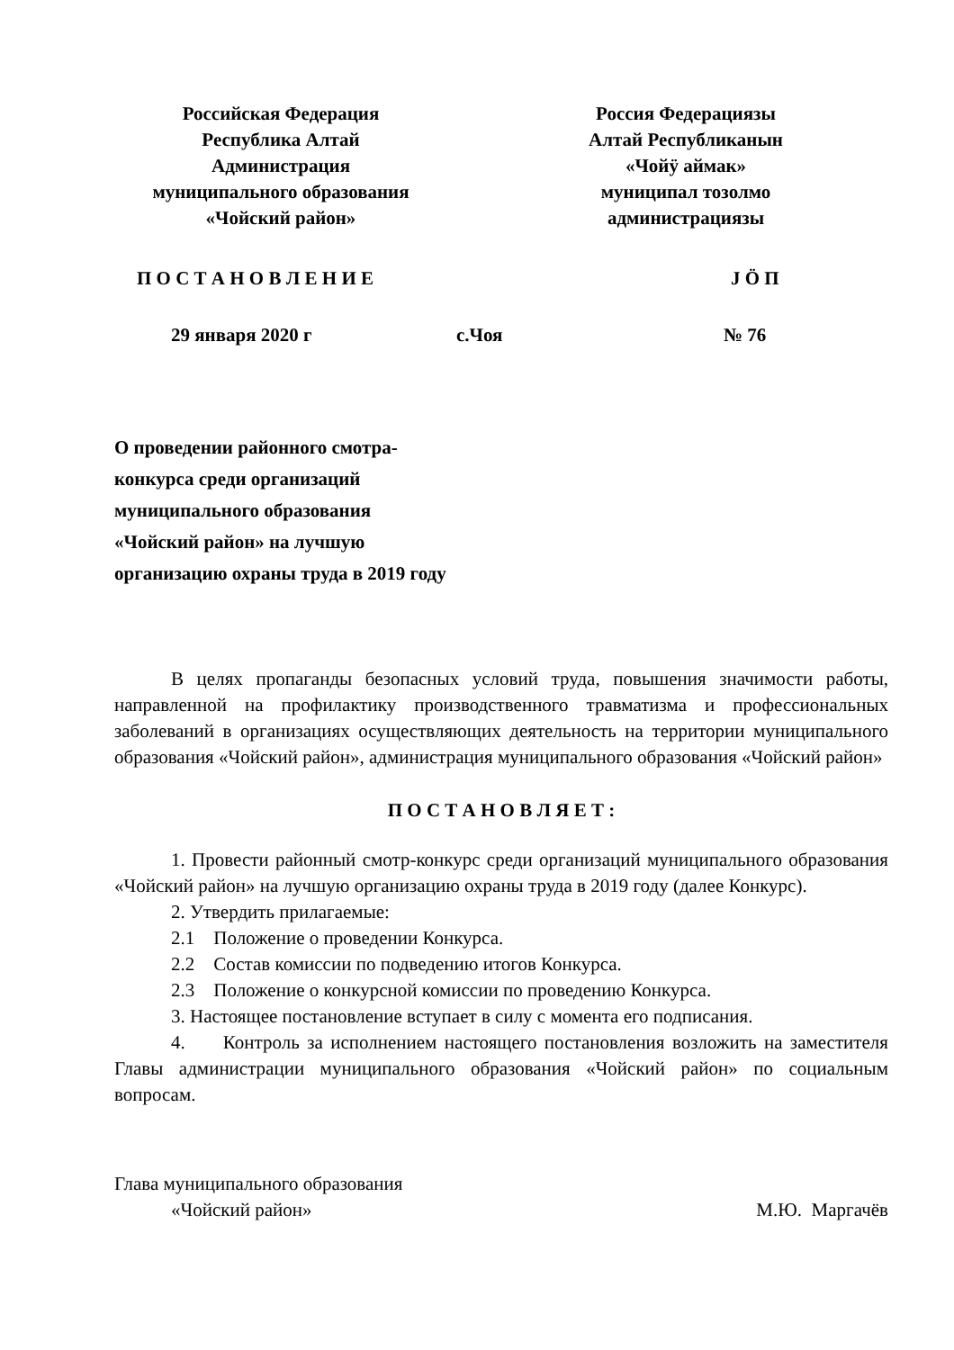Российская Федерация
Республика Алтай
Администрация
муниципального образования
«Чойский район»
Россия Федерациязы
Алтай Республиканын
«Чойӱ аймак»
муниципал тозолмо
администрациязы
П О С Т А Н О В Л Е Н И Е Ј Ö П
29 января 2020 г с.Чоя № 76
О проведении районного смотра-
конкурса среди организаций
муниципального образования
«Чойский район» на лучшую
организацию охраны труда в 2019 году
В целях пропаганды безопасных условий труда, повышения значимости работы, направленной на профилактику производственного травматизма и профессиональных заболеваний в организациях осуществляющих деятельность на территории муниципального образования «Чойский район», администрация муниципального образования «Чойский район»
П О С Т А Н О В Л Я Е Т :
1. Провести районный смотр-конкурс среди организаций муниципального образования «Чойский район» на лучшую организацию охраны труда в 2019 году (далее Конкурс).
2. Утвердить прилагаемые:
2.1 Положение о проведении Конкурса.
2.2 Состав комиссии по подведению итогов Конкурса.
2.3 Положение о конкурсной комиссии по проведению Конкурса.
3. Настоящее постановление вступает в силу с момента его подписания.
4. Контроль за исполнением настоящего постановления возложить на заместителя Главы администрации муниципального образования «Чойский район» по социальным вопросам.
Глава муниципального образования
«Чойский район» М.Ю. Маргачёв